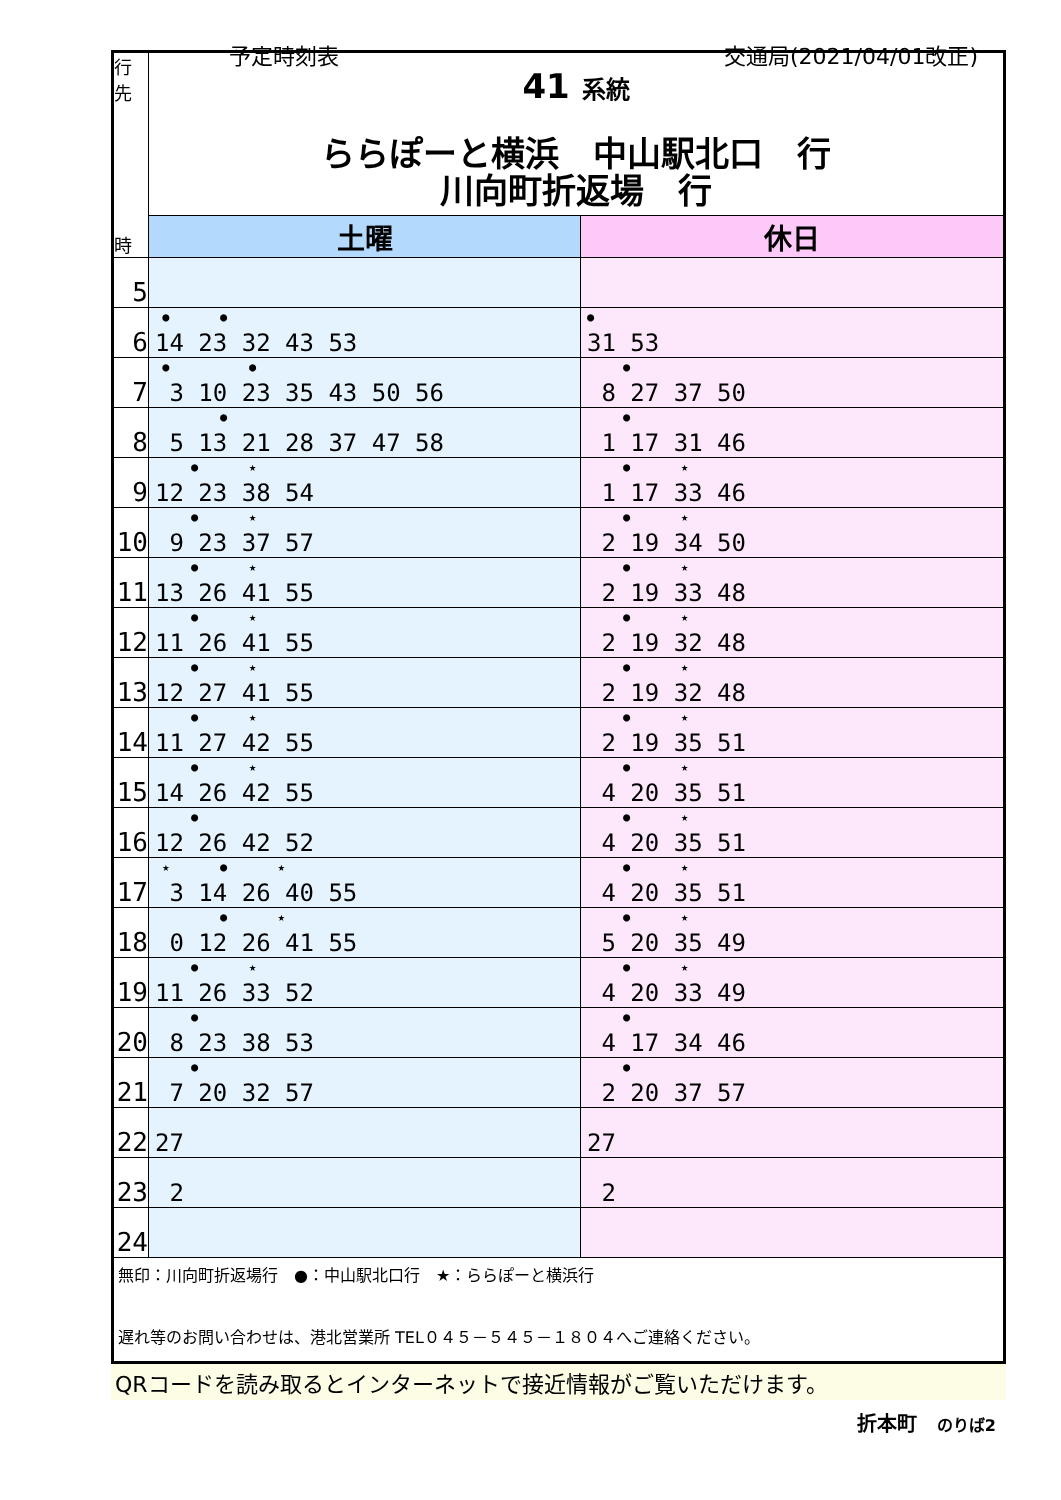予定時刻表 交通局(2021/04/01改正)
| 行 先 時 | 41 系統 ららぽーと横浜 中山駅北口 行 川向町折返場 行 | |
| | 土曜 | 休日 |
| 5 | | |
| 6 | ● ● 14 23 32 43 53 | ● 31 53 |
| 7 | ● ● 3 10 23 35 43 50 56 | ● 8 27 37 50 |
| 8 | ● 5 13 21 28 37 47 58 | ● 1 17 31 46 |
| 9 | ● ★ 12 23 38 54 | ● ★ 1 17 33 46 |
| 10 | ● ★ 9 23 37 57 | ● ★ 2 19 34 50 |
| 11 | ● ★ 13 26 41 55 | ● ★ 2 19 33 48 |
| 12 | ● ★ 11 26 41 55 | ● ★ 2 19 32 48 |
| 13 | ● ★ 12 27 41 55 | ● ★ 2 19 32 48 |
| 14 | ● ★ 11 27 42 55 | ● ★ 2 19 35 51 |
| 15 | ● ★ 14 26 42 55 | ● ★ 4 20 35 51 |
| 16 | ● 12 26 42 52 | ● ★ 4 20 35 51 |
| 17 | ★ ● ★ 3 14 26 40 55 | ● ★ 4 20 35 51 |
| 18 | ● ★ 0 12 26 41 55 | ● ★ 5 20 35 49 |
| 19 | ● ★ 11 26 33 52 | ● ★ 4 20 33 49 |
| 20 | ● 8 23 38 53 | ● 4 17 34 46 |
| 21 | ● 7 20 32 57 | ● 2 20 37 57 |
| 22 | 27 | 27 |
| 23 | 2 | 2 |
| 24 | | |
| 無印：川向町折返場行 ●：中山駅北口行 ★：ららぽーと横浜行 遅れ等のお問い合わせは、港北営業所 TEL０４５－５４５－１８０４へご連絡ください。 | | |
QRコードを読み取るとインターネットで接近情報がご覧いただけます。
折本町　のりば2